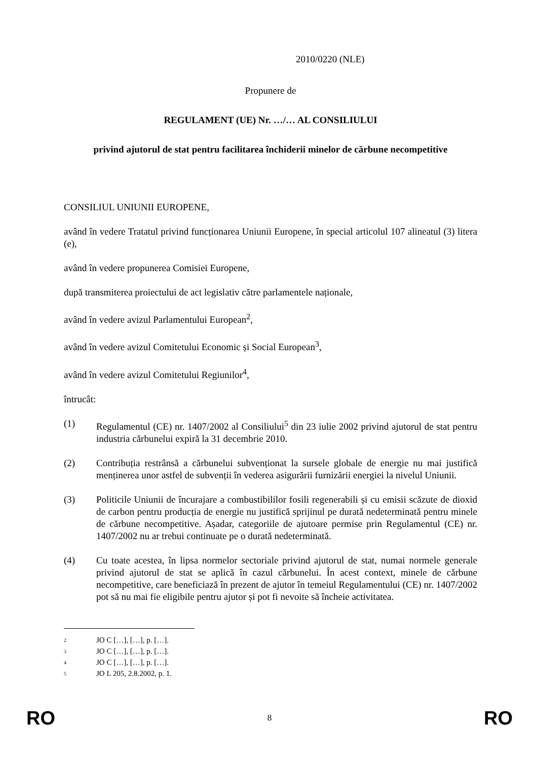2010/0220 (NLE)
Propunere de
REGULAMENT (UE) Nr. …/… AL CONSILIULUI
privind ajutorul de stat pentru facilitarea închiderii minelor de cărbune necompetitive
CONSILIUL UNIUNII EUROPENE,
având în vedere Tratatul privind funcționarea Uniunii Europene, în special articolul 107 alineatul (3) litera (e),
având în vedere propunerea Comisiei Europene,
după transmiterea proiectului de act legislativ către parlamentele naționale,
având în vedere avizul Parlamentului European<sup>2</sup>,
având în vedere avizul Comitetului Economic și Social European<sup>3</sup>,
având în vedere avizul Comitetului Regiunilor<sup>4</sup>,
întrucât:
(1) Regulamentul (CE) nr. 1407/2002 al Consiliului<sup>5</sup> din 23 iulie 2002 privind ajutorul de stat pentru industria cărbunelui expiră la 31 decembrie 2010.
(2) Contribuția restrânsă a cărbunelui subvenționat la sursele globale de energie nu mai justifică menținerea unor astfel de subvenții în vederea asigurării furnizării energiei la nivelul Uniunii.
(3) Politicile Uniunii de încurajare a combustibililor fosili regenerabili și cu emisii scăzute de dioxid de carbon pentru producția de energie nu justifică sprijinul pe durată nedeterminată pentru minele de cărbune necompetitive. Așadar, categoriile de ajutoare permise prin Regulamentul (CE) nr. 1407/2002 nu ar trebui continuate pe o durată nedeterminată.
(4) Cu toate acestea, în lipsa normelor sectoriale privind ajutorul de stat, numai normele generale privind ajutorul de stat se aplică în cazul cărbunelui. În acest context, minele de cărbune necompetitive, care beneficiază în prezent de ajutor în temeiul Regulamentului (CE) nr. 1407/2002 pot să nu mai fie eligibile pentru ajutor și pot fi nevoite să încheie activitatea.
<sup>2</sup> JO C […], […], p. […].
<sup>3</sup> JO C […], […], p. […].
<sup>4</sup> JO C […], […], p. […].
<sup>5</sup> JO L 205, 2.8.2002, p. 1.
RO 8 RO